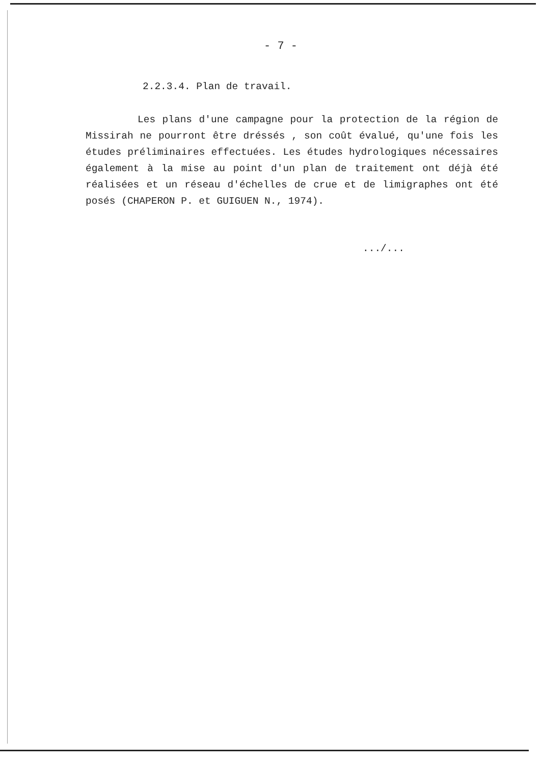- 7 -
2.2.3.4. Plan de travail.
Les plans d'une campagne pour la protection de la région de Missirah ne pourront être dréssés , son coût évalué, qu'une fois les études préliminaires effectuées. Les études hydrologiques nécessaires également à la mise au point d'un plan de traitement ont déjà été réalisées et un réseau d'échelles de crue et de limigraphes ont été posés (CHAPERON P. et GUIGUEN N., 1974).
.../...